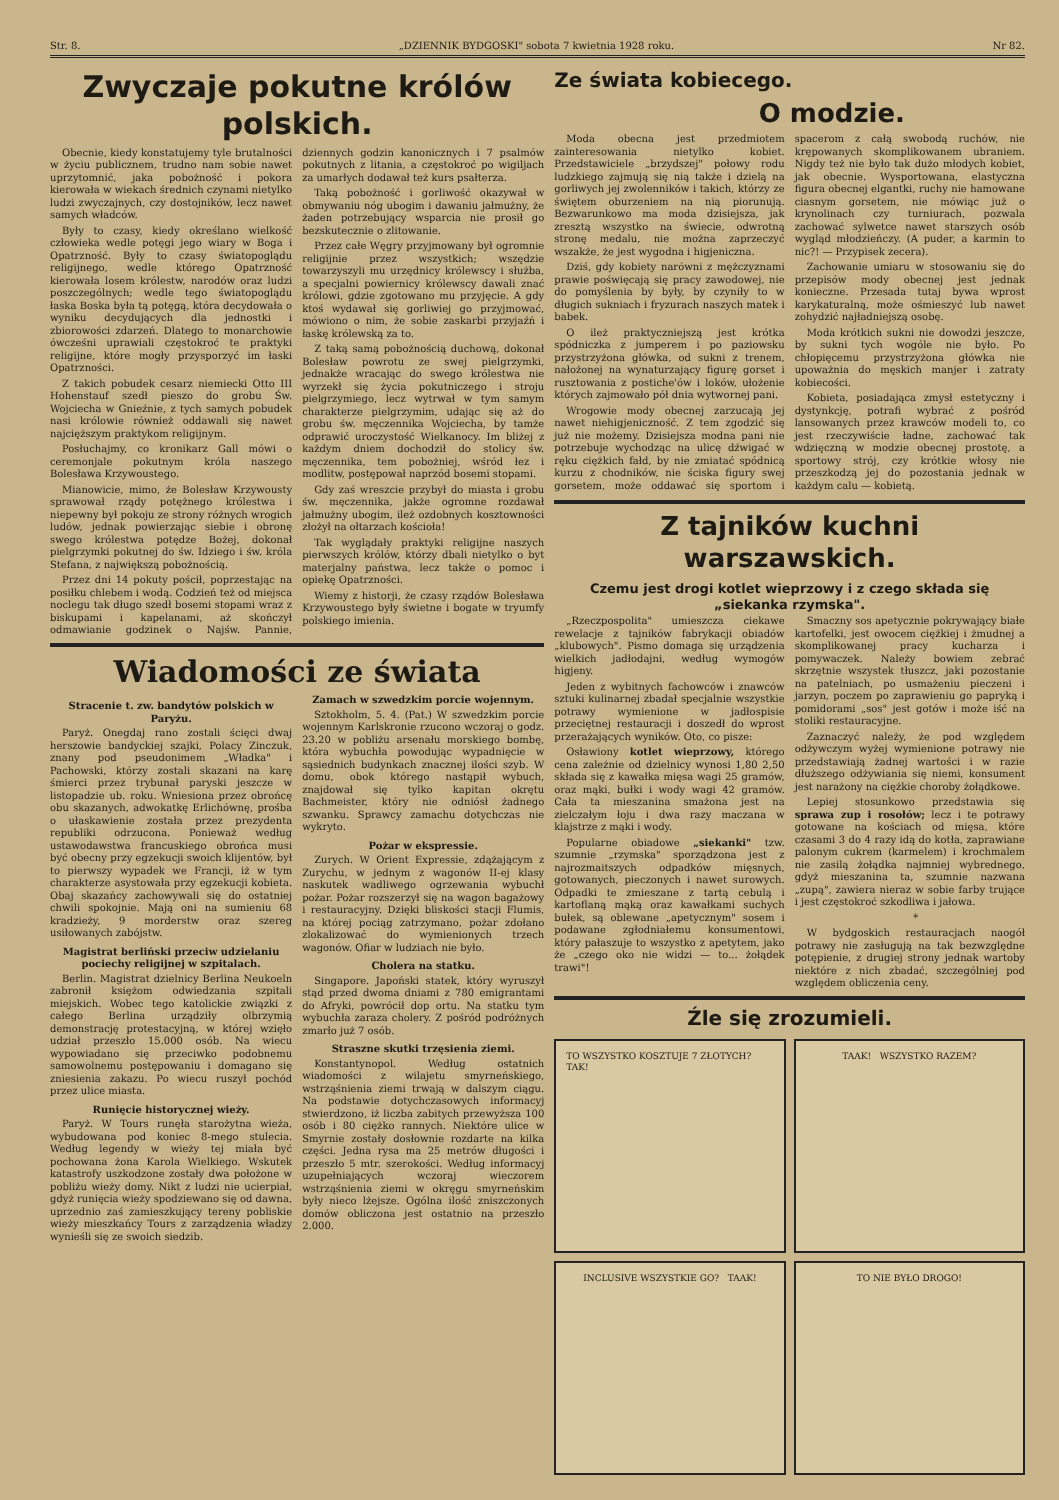Str. 8. „DZIENNIK BYDGOSKI" sobota 7 kwietnia 1928 roku. Nr 82.
Zwyczaje pokutne królów polskich.
Obecnie, kiedy konstatujemy tyle brutalności w życiu publicznem, trudno nam sobie nawet uprzytomnić, jaka pobożność i pokora kierowała w wiekach średnich czynami nietylko ludzi zwyczajnych, czy dostojników, lecz nawet samych władców.
Były to czasy, kiedy określano wielkość człowieka wedle potęgi jego wiary w Boga i Opatrzność. Były to czasy światopoglądu religijnego, wedle którego Opatrzność kierowała losem królestw, narodów oraz ludzi poszczególnych; wedle tego światopoglądu łaska Boska była tą potęgą, która decydowała o wyniku decydujących dla jednostki i zbiorowości zdarzeń. Dlatego to monarchowie ówcześni uprawiali częstokroć te praktyki religijne, które mogły przysporzyć im łaski Opatrzności.
Z takich pobudek cesarz niemiecki Otto III Hohenstauf szedł pieszo do grobu Św. Wojciecha w Gnieźnie, z tych samych pobudek nasi królowie również oddawali się nawet najcięższym praktykom religijnym.
Posłuchajmy, co kronikarz Gall mówi o ceremonjale pokutnym króla naszego Bolesława Krzywoustego.
Mianowicie, mimo, że Bolesław Krzywousty sprawował rządy potężnego królestwa i niepewny był pokoju ze strony różnych wrogich ludów, jednak powierzając siebie i obronę swego królestwa potędze Bożej, dokonał pielgrzymki pokutnej do św. Idziego i św. króla Stefana, z największą pobożnością.
Przez dni 14 pokuty pościł, poprzestając na posiłku chlebem i wodą. Codzień też od miejsca noclegu tak długo szedł bosemi stopami wraz z biskupami i kapelanami, aż skończył odmawianie godzinek o Najśw. Pannie, dziennych godzin kanonicznych i 7 psalmów pokutnych z litania, a częstokroć po wigiljach za umarłych dodawał też kurs psałterza.
Taką pobożność i gorliwość okazywał w obmywaniu nóg ubogim i dawaniu jałmużny, że żaden potrzebujący wsparcia nie prosił go bezskutecznie o zlitowanie.
Przez całe Węgry przyjmowany był ogromnie religijnie przez wszystkich; wszędzie towarzyszyli mu urzędnicy królewscy i służba, a specjalni powiernicy królewscy dawali znać królowi, gdzie zgotowano mu przyjęcie. A gdy ktoś wydawał się gorliwiej go przyjmować, mówiono o nim, że sobie zaskarbi przyjaźń i łaskę królewską za to.
Z taką samą pobożnością duchową, dokonał Bolesław powrotu ze swej pielgrzymki, jednakże wracając do swego królestwa nie wyrzekł się życia pokutniczego i stroju pielgrzymiego, lecz wytrwał w tym samym charakterze pielgrzymim, udając się aż do grobu św. męczennika Wojciecha, by tamże odprawić uroczystość Wielkanocy. Im bliżej z każdym dniem dochodził do stolicy św. męczennika, tem pobożniej, wśród łez i modlitw, postępował naprzód bosemi stopami.
Gdy zaś wreszcie przybył do miasta i grobu św. męczennika, jakże ogromne rozdawał jałmużny ubogim, ileż ozdobnych kosztowności złożył na ołtarzach kościoła!
Tak wyglądały praktyki religijne naszych pierwszych królów, którzy dbali nietylko o byt materjalny państwa, lecz także o pomoc i opiekę Opatrzności.
Wiemy z historji, że czasy rządów Bolesława Krzywoustego były świetne i bogate w tryumfy polskiego imienia.
Wiadomości ze świata
Stracenie t. zw. bandytów polskich w Paryżu.
Paryż. Onegdaj rano zostali ścięci dwaj herszowie bandyckiej szajki, Polacy Zinczuk, znany pod pseudonimem „Władka" i Pachowski, którzy zostali skazani na karę śmierci przez trybunał paryski jeszcze w listopadzie ub. roku. Wniesiona przez obrońcę obu skazanych, adwokatkę Erlichównę, prośba o ułaskawienie została przez prezydenta republiki odrzucona. Ponieważ według ustawodawstwa francuskiego obrońca musi być obecny przy egzekucji swoich klijentów, był to pierwszy wypadek we Francji, iż w tym charakterze asystowała przy egzekucji kobieta. Obaj skazańcy zachowywali się do ostatniej chwili spokojnie. Mają oni na sumieniu 68 kradzieży, 9 morderstw oraz szereg usiłowanych zabójstw.
Magistrat berliński przeciw udzielaniu pociechy religijnej w szpitalach.
Berlin. Magistrat dzielnicy Berlina Neukoeln zabronił księżom odwiedzania szpitali miejskich. Wobec tego katolickie związki z całego Berlina urządziły olbrzymią demonstrację protestacyjną, w której wzięło udział przeszło 15.000 osób. Na wiecu wypowiadano się przeciwko podobnemu samowolnemu postępowaniu i domagano się zniesienia zakazu. Po wiecu ruszył pochód przez ulice miasta.
Runięcie historycznej wieży.
Paryż. W Tours runęła starożytna wieża, wybudowana pod koniec 8-mego stulecia. Według legendy w wieży tej miała być pochowana żona Karola Wielkiego. Wskutek katastrofy uszkodzone zostały dwa położone w pobliżu wieży domy. Nikt z ludzi nie ucierpiał, gdyż runięcia wieży spodziewano się od dawna, uprzednio zaś zamieszkujący tereny pobliskie wieży mieszkańcy Tours z zarządzenia władzy wynieśli się ze swoich siedzib.
Zamach w szwedzkim porcie wojennym.
Sztokholm, 5. 4. (Pat.) W szwedzkim porcie wojennym Karlskronie rzucono wczoraj o godz. 23.20 w pobliżu arsenału morskiego bombę, która wybuchła powodując wypadnięcie w sąsiednich budynkach znacznej ilości szyb. W domu, obok którego nastąpił wybuch, znajdował się tylko kapitan okrętu Bachmeister, który nie odniósł żadnego szwanku. Sprawcy zamachu dotychczas nie wykryto.
Pożar w ekspressie.
Zurych. W Orient Expressie, zdążającym z Zurychu, w jednym z wagonów II-ej klasy naskutek wadliwego ogrzewania wybuchł pożar. Pożar rozszerzył się na wagon bagażowy i restauracyjny. Dzięki bliskości stacji Flumis, na której pociąg zatrzymano, pożar zdołano zlokalizować do wymienionych trzech wagonów. Ofiar w ludziach nie było.
Cholera na statku.
Singapore. Japoński statek, który wyruszył stąd przed dwoma dniami z 780 emigrantami do Afryki, powrócił dop ortu. Na statku tym wybuchła zaraza cholery. Z pośród podróżnych zmarło już 7 osób.
Straszne skutki trzęsienia ziemi.
Konstantynopol. Według ostatnich wiadomości z wilajetu smyrneńskiego, wstrząśnienia ziemi trwają w dalszym ciągu. Na podstawie dotychczasowych informacyj stwierdzono, iż liczba zabitych przewyższa 100 osób i 80 ciężko rannych. Niektóre ulice w Smyrnie zostały dosłownie rozdarte na kilka części. Jedna rysa ma 25 metrów długości i przeszło 5 mtr. szerokości. Według informacyj uzupełniających wczoraj wieczorem wstrząśnienia ziemi w okręgu smyrneńskim były nieco lżejsze. Ogólna ilość zniszczonych domów obliczona jest ostatnio na przeszło 2.000.
Ze świata kobiecego.
O modzie.
Moda obecna jest przedmiotem zainteresowania nietylko kobiet. Przedstawiciele „brzydszej" połowy rodu ludzkiego zajmują się nią także i dzielą na gorliwych jej zwolenników i takich, którzy ze świętem oburzeniem na nią piorunują. Bezwarunkowo ma moda dzisiejsza, jak zresztą wszystko na świecie, odwrotną stronę medalu, nie można zaprzeczyć wszakże, że jest wygodna i higjeniczna.
Dziś, gdy kobiety narówni z mężczyznami prawie poświęcają się pracy zawodowej, nie do pomyślenia by były, by czyniły to w długich sukniach i fryzurach naszych matek i babek.
O ileż praktyczniejszą jest krótka spódniczka z jumperem i po paziowsku przystrzyżona główka, od sukni z trenem, nałożonej na wynaturzający figurę gorset i rusztowania z postiche'ów i loków, ułożenie których zajmowało pół dnia wytwornej pani.
Wrogowie mody obecnej zarzucają jej nawet niehigjeniczność. Z tem zgodzić się już nie możemy. Dzisiejsza modna pani nie potrzebuje wychodząc na ulicę dźwigać w ręku ciężkich fałd, by nie zmiatać spódnicą kurzu z chodników, nie ściska figury swej gorsetem, może oddawać się sportom i spacerom z całą swobodą ruchów, nie krępowanych skomplikowanem ubraniem. Nigdy też nie było tak dużo młodych kobiet, jak obecnie. Wysportowana, elastyczna figura obecnej elgantki, ruchy nie hamowane ciasnym gorsetem, nie mówiąc już o krynolinach czy turniurach, pozwala zachować sylwetce nawet starszych osób wygląd młodzieńczy. (A puder, a karmin to nic?! — Przypisek zecera).
Zachowanie umiaru w stosowaniu się do przepisów mody obecnej jest jednak konieczne. Przesada tutaj bywa wprost karykaturalną, może ośmieszyć lub nawet zohydzić najładniejszą osobę.
Moda krótkich sukni nie dowodzi jeszcze, by sukni tych wogóle nie było. Po chłopięcemu przystrzyżona główka nie upoważnia do męskich manjer i zatraty kobiecości.
Kobieta, posiadająca zmysł estetyczny i dystynkcję, potrafi wybrać z pośród lansowanych przez krawców modeli to, co jest rzeczywiście ładne, zachować tak wdzięczną w modzie obecnej prostotę, a sportowy strój, czy krótkie włosy nie przeszkodzą jej do pozostania jednak w każdym calu — kobietą.
Z tajników kuchni warszawskich.
Czemu jest drogi kotlet wieprzowy i z czego składa się „siekanka rzymska".
„Rzeczpospolita" umieszcza ciekawe rewelacje z tajników fabrykacji obiadów „klubowych". Pismo domaga się urządzenia wielkich jadłodajni, według wymogów higjeny.
Jeden z wybitnych fachowców i znawców sztuki kulinarnej zbadał specjalnie wszystkie potrawy wymienione w jadłospisie przeciętnej restauracji i doszedł do wprost przerażających wyników. Oto, co pisze:
Osławiony kotlet wieprzowy, którego cena zależnie od dzielnicy wynosi 1,80 2,50 składa się z kawałka mięsa wagi 25 gramów, oraz mąki, bułki i wody wagi 42 gramów. Cała ta mieszanina smażona jest na zielczałym łoju i dwa razy maczana w klajstrze z mąki i wody.
Popularne obiadowe „siekanki" tzw. szumnie „rzymska" sporządzona jest z najrozmaitszych odpadków mięsnych, gotowanych, pieczonych i nawet surowych. Odpadki te zmieszane z tartą cebulą i kartoflaną mąką oraz kawałkami suchych bułek, są oblewane „apetycznym" sosem i podawane zgłodniałemu konsumentowi, który pałaszuje to wszystko z apetytem, jako że „czego oko nie widzi — to... żołądek trawi"!
Smaczny sos apetycznie pokrywający białe kartofelki, jest owocem ciężkiej i żmudnej a skomplikowanej pracy kucharza i pomywaczek. Należy bowiem zebrać skrzętnie wszystek tłuszcz, jaki pozostanie na patelniach, po usmażeniu pieczeni i jarzyn, poczem po zaprawieniu go papryką i pomidorami „sos" jest gotów i może iść na stoliki restauracyjne.
Zaznaczyć należy, że pod względem odżywczym wyżej wymienione potrawy nie przedstawiają żadnej wartości i w razie dłuższego odżywiania się niemi, konsument jest narażony na ciężkie choroby żołądkowe.
Lepiej stosunkowo przedstawia się sprawa zup i rosołów; lecz i te potrawy gotowane na kościach od mięsa, które czasami 3 do 4 razy idą do kotła, zaprawiane palonym cukrem (karmelem) i krochmalem nie zasilą żołądka najmniej wybrednego, gdyż mieszanina ta, szumnie nazwana „zupą", zawiera nieraz w sobie farby trujące i jest częstokroć szkodliwa i jałowa.
*
W bydgoskich restauracjach naogół potrawy nie zasługują na tak bezwzględne potępienie, z drugiej strony jednak wartoby niektóre z nich zbadać, szczególniej pod względem obliczenia ceny.
Źle się zrozumieli.
TO WSZYSTKO KOSZTUJE 7 ZŁOTYCH? TAK!
TAAK! WSZYSTKO RAZEM?
INCLUSIVE WSZYSTKIE GO? TAAK!
TO NIE BYŁO DROGO!